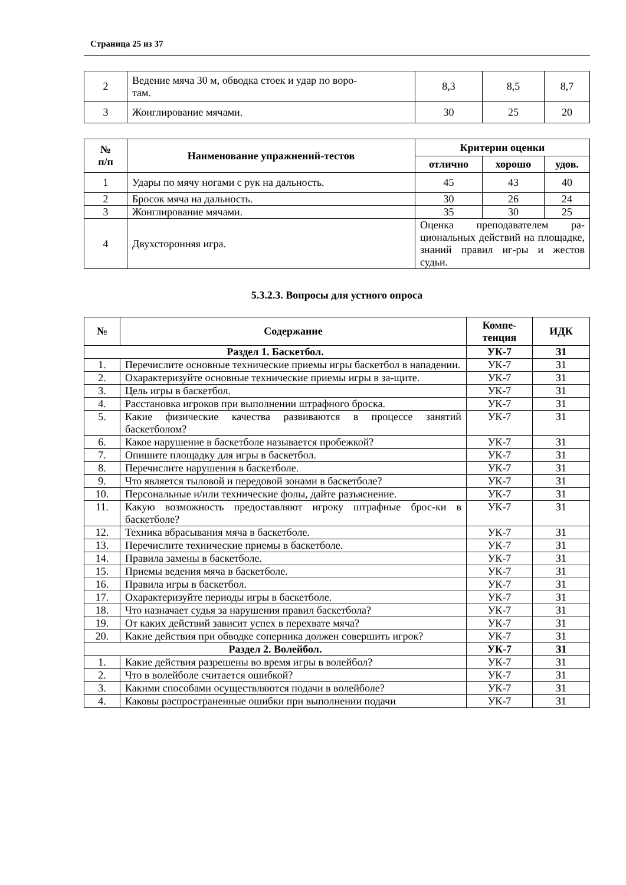Страница 25 из 37
| 2 | Ведение мяча 30 м, обводка стоек и удар по воро- там. | 8,3 | 8,5 | 8,7 |
| 3 | Жонглирование мячами. | 30 | 25 | 20 |
| № п/п | Наименование упражнений-тестов | Критерии оценки | | |
| --- | --- | --- | --- | --- |
| | | отлично | хорошо | удов. |
| 1 | Удары по мячу ногами с рук на дальность. | 45 | 43 | 40 |
| 2 | Бросок мяча на дальность. | 30 | 26 | 24 |
| 3 | Жонглирование мячами. | 35 | 30 | 25 |
| 4 | Двухсторонняя игра. | Оценка преподавателем ра-циональных действий на площадке, знаний правил иг-ры и жестов судьи. | | |
5.3.2.3. Вопросы для устного опроса
| № | Содержание | Компе- тенция | ИДК |
| --- | --- | --- | --- |
| Раздел 1. Баскетбол. | | УК-7 | З1 |
| 1. | Перечислите основные технические приемы игры баскетбол в нападении. | УК-7 | З1 |
| 2. | Охарактеризуйте основные технические приемы игры в за-щите. | УК-7 | З1 |
| 3. | Цель игры в баскетбол. | УК-7 | З1 |
| 4. | Расстановка игроков при выполнении штрафного броска. | УК-7 | З1 |
| 5. | Какие физические качества развиваются в процессе занятий баскетболом? | УК-7 | З1 |
| 6. | Какое нарушение в баскетболе называется пробежкой? | УК-7 | З1 |
| 7. | Опишите площадку для игры в баскетбол. | УК-7 | З1 |
| 8. | Перечислите нарушения в баскетболе. | УК-7 | З1 |
| 9. | Что является тыловой и передовой зонами в баскетболе? | УК-7 | З1 |
| 10. | Персональные и/или технические фолы, дайте разъяснение. | УК-7 | З1 |
| 11. | Какую возможность предоставляют игроку штрафные брос-ки в баскетболе? | УК-7 | З1 |
| 12. | Техника вбрасывания мяча в баскетболе. | УК-7 | З1 |
| 13. | Перечислите технические приемы в баскетболе. | УК-7 | З1 |
| 14. | Правила замены в баскетболе. | УК-7 | З1 |
| 15. | Приемы ведения мяча в баскетболе. | УК-7 | З1 |
| 16. | Правила игры в баскетбол. | УК-7 | З1 |
| 17. | Охарактеризуйте периоды игры в баскетболе. | УК-7 | З1 |
| 18. | Что назначает судья за нарушения правил баскетбола? | УК-7 | З1 |
| 19. | От каких действий зависит успех в перехвате мяча? | УК-7 | З1 |
| 20. | Какие действия при обводке соперника должен совершить игрок? | УК-7 | З1 |
| Раздел 2. Волейбол. | | УК-7 | З1 |
| 1. | Какие действия разрешены во время игры в волейбол? | УК-7 | З1 |
| 2. | Что в волейболе считается ошибкой? | УК-7 | З1 |
| 3. | Какими способами осуществляются подачи в волейболе? | УК-7 | З1 |
| 4. | Каковы распространенные ошибки при выполнении подачи | УК-7 | З1 |